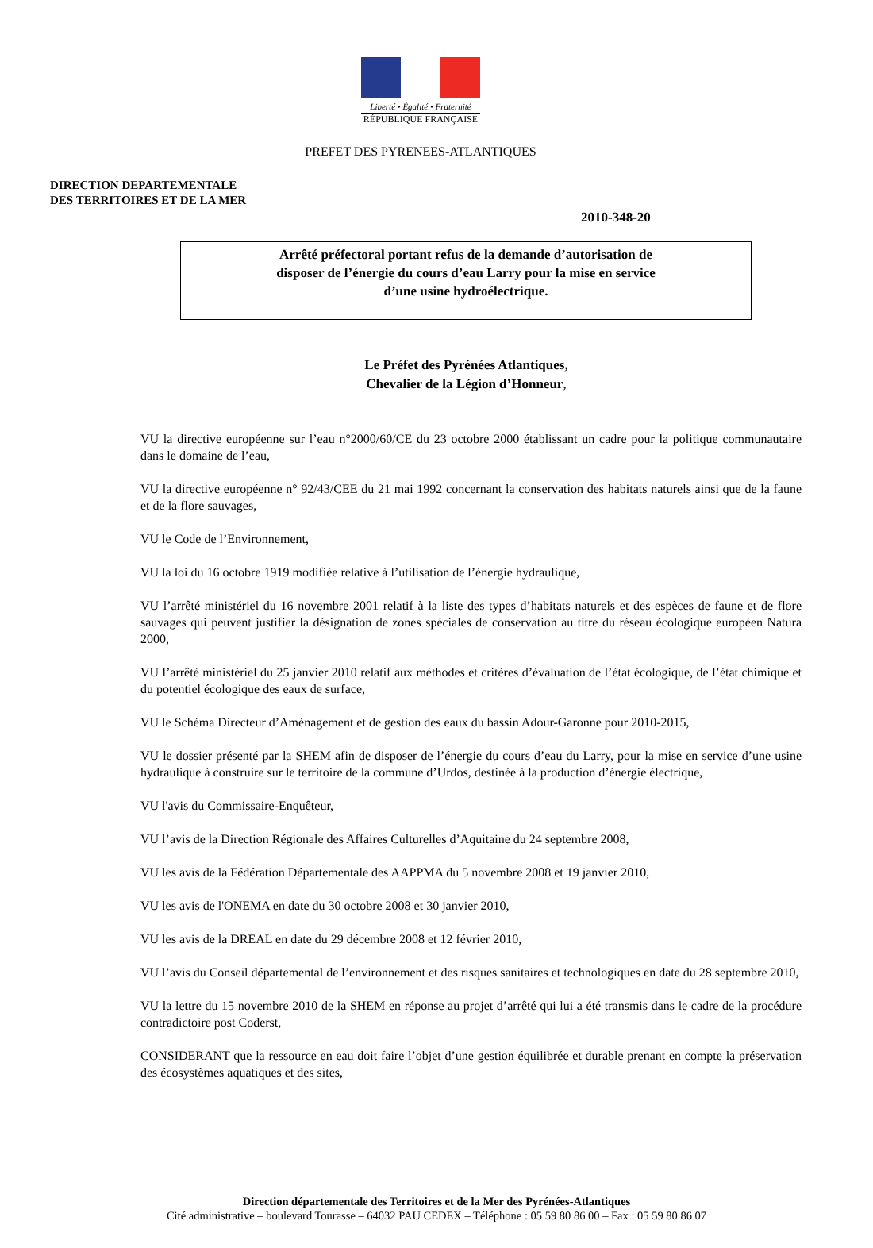Liberté • Égalité • Fraternité
RÉPUBLIQUE FRANÇAISE
PREFET DES PYRENEES-ATLANTIQUES
DIRECTION DEPARTEMENTALE
DES TERRITOIRES ET DE LA MER
2010-348-20
Arrêté préfectoral portant refus de la demande d’autorisation de
disposer de l’énergie du cours d’eau Larry pour la mise en service
d’une usine hydroélectrique.
Le Préfet des Pyrénées Atlantiques,
Chevalier de la Légion d’Honneur,
VU la directive européenne sur l’eau n°2000/60/CE du 23 octobre 2000 établissant un cadre pour la politique communautaire dans le domaine de l’eau,
VU la directive européenne n° 92/43/CEE du 21 mai 1992 concernant la conservation des habitats naturels ainsi que de la faune et de la flore sauvages,
VU le Code de l’Environnement,
VU la loi du 16 octobre 1919 modifiée relative à l’utilisation de l’énergie hydraulique,
VU l’arrêté ministériel du 16 novembre 2001 relatif à la liste des types d’habitats naturels et des espèces de faune et de flore sauvages qui peuvent justifier la désignation de zones spéciales de conservation au titre du réseau écologique européen Natura 2000,
VU l’arrêté ministériel du 25 janvier 2010 relatif aux méthodes et critères d’évaluation de l’état écologique, de l’état chimique et du potentiel écologique des eaux de surface,
VU le Schéma Directeur d’Aménagement et de gestion des eaux du bassin Adour-Garonne pour 2010-2015,
VU le dossier présenté par la SHEM afin de disposer de l’énergie du cours d’eau du Larry, pour la mise en service d’une usine hydraulique à construire sur le territoire de la commune d’Urdos, destinée à la production d’énergie électrique,
VU l'avis du Commissaire-Enquêteur,
VU l’avis de la Direction Régionale des Affaires Culturelles d’Aquitaine du 24 septembre 2008,
VU les avis de la Fédération Départementale des AAPPMA du 5 novembre 2008 et 19 janvier 2010,
VU les avis de l'ONEMA en date du 30 octobre 2008 et 30 janvier 2010,
VU les avis de la DREAL en date du 29 décembre 2008 et 12 février 2010,
VU l’avis du Conseil départemental de l’environnement et des risques sanitaires et technologiques en date du 28 septembre 2010,
VU la lettre du 15 novembre 2010 de la SHEM en réponse au projet d’arrêté qui lui a été transmis dans le cadre de la procédure contradictoire post Coderst,
CONSIDERANT que la ressource en eau doit faire l’objet d’une gestion équilibrée et durable prenant en compte la préservation des écosystèmes aquatiques et des sites,
Direction départementale des Territoires et de la Mer des Pyrénées-Atlantiques
Cité administrative – boulevard Tourasse – 64032 PAU CEDEX – Téléphone : 05 59 80 86 00 – Fax : 05 59 80 86 07